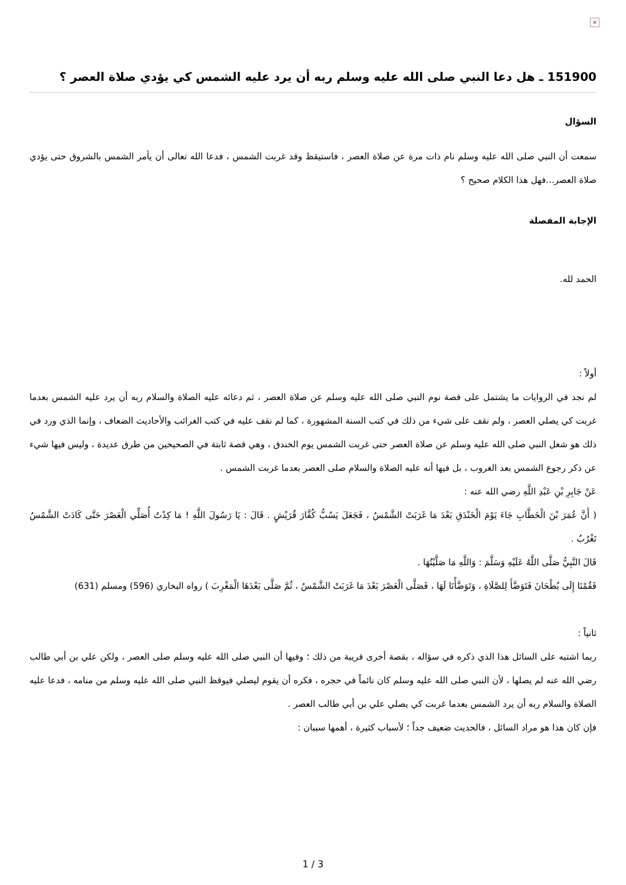×
151900 ـ هل دعا النبي صلى الله عليه وسلم ربه أن يرد عليه الشمس كي يؤدي صلاة العصر ؟
السؤال
سمعت أن النبي صلى الله عليه وسلم نام ذات مرة عن صلاة العصر ، فاستيقظ وقد غربت الشمس ، فدعا الله تعالى أن يأمر الشمس بالشروق حتى يؤدي صلاة العصر...فهل هذا الكلام صحيح ؟
الإجابة المفصلة
الحمد لله.
أولاً :
لم نجد في الروايات ما يشتمل على قصة نوم النبي صلى الله عليه وسلم عن صلاة العصر ، ثم دعائه عليه الصلاة والسلام ربه أن يرد عليه الشمس بعدما غربت كي يصلي العصر ، ولم نقف على شيء من ذلك في كتب السنة المشهورة ، كما لم نقف عليه في كتب الغرائب والأحاديث الضعاف ، وإنما الذي ورد في ذلك هو شغل النبي صلى الله عليه وسلم عن صلاة العصر حتى غربت الشمس يوم الخندق ، وهي قصة ثابتة في الصحيحين من طرق عديدة ، وليس فيها شيء عن ذكر رجوع الشمس بعد الغروب ، بل فيها أنه عليه الصلاة والسلام صلى العصر بعدما غربت الشمس .
عَنْ جَابِرِ بْنِ عَبْدِ اللَّهِ رضي الله عنه :
( أَنَّ عُمَرَ بْنَ الْخَطَّابِ جَاءَ يَوْمَ الْخَنْدَقِ بَعْدَ مَا غَرَبَتْ الشَّمْسُ ، فَجَعَلَ يَسُبُّ كُفَّارَ قُرَيْشٍ . قَالَ : يَا رَسُولَ اللَّهِ ! مَا كِدْتُ أُصَلِّي الْعَصْرَ حَتَّى كَادَتْ الشَّمْسُ تَغْرُبُ .
قَالَ النَّبِيُّ صَلَّى اللَّهُ عَلَيْهِ وَسَلَّمَ : وَاللَّهِ مَا صَلَّيْتُهَا .
فَقُمْنَا إِلَى بُطْحَانَ فَتَوَضَّأَ لِلصَّلَاةِ ، وَتَوَضَّأْنَا لَهَا ، فَصَلَّى الْعَصْرَ بَعْدَ مَا غَرَبَتْ الشَّمْسُ ، ثُمَّ صَلَّى بَعْدَهَا الْمَغْرِبَ ) رواه البخاري (596) ومسلم (631)
ثانياً :
ربما اشتبه على السائل هذا الذي ذكره في سؤاله ، بقصة أخرى قريبة من ذلك ؛ وفيها أن النبي صلى الله عليه وسلم صلى العصر ، ولكن علي بن أبي طالب رضي الله عنه لم يصلها ، لأن النبي صلى الله عليه وسلم كان نائماً في حجره ، فكره أن يقوم ليصلي فيوقظ النبي صلى الله عليه وسلم من منامه ، فدعا عليه الصلاة والسلام ربه أن يرد الشمس بعدما غربت كي يصلي علي بن أبي طالب العصر .
فإن كان هذا هو مراد السائل ، فالحديث ضعيف جداً ؛ لأسباب كثيرة ، أهمها سببان :
1 / 3